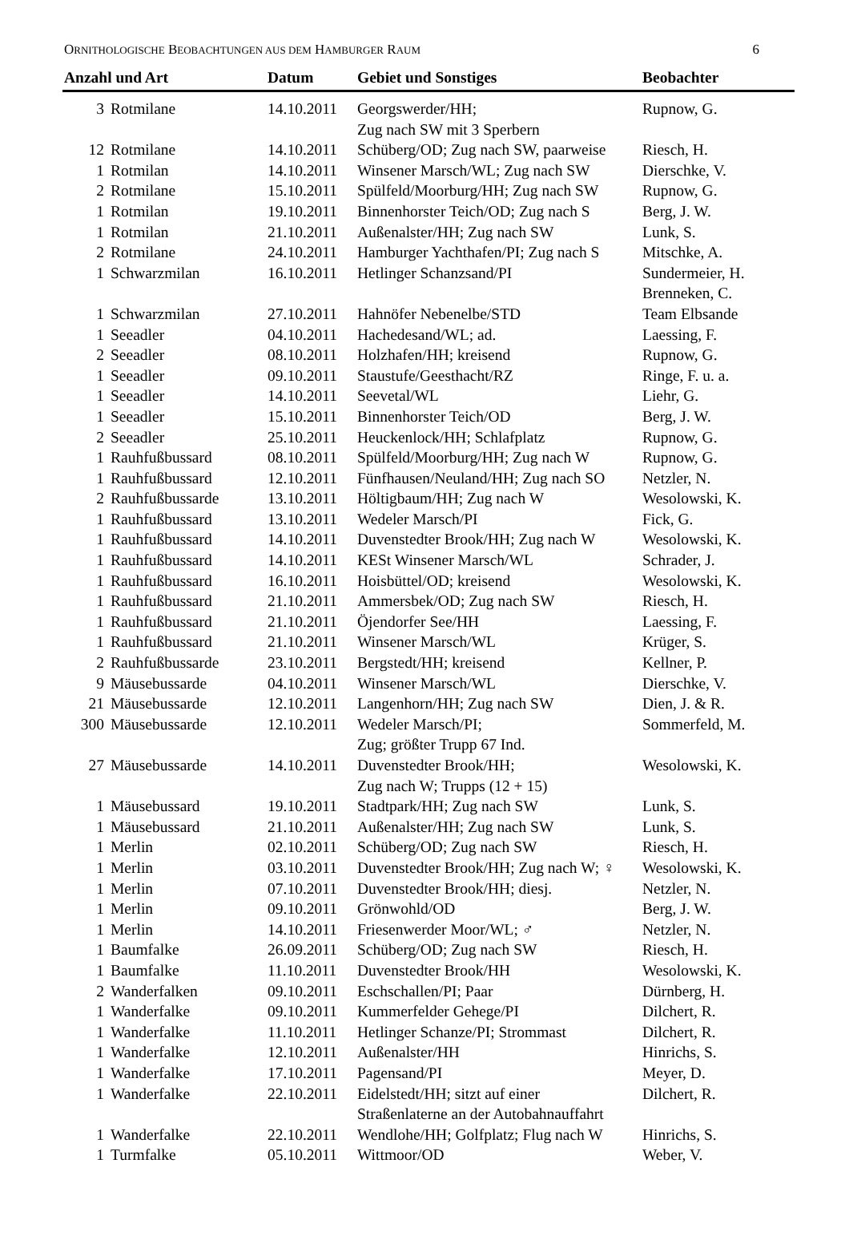ORNITHOLOGISCHE BEOBACHTUNGEN AUS DEM HAMBURGER RAUM 6
| Anzahl und Art | | Datum | Gebiet und Sonstiges | Beobachter |
| --- | --- | --- | --- | --- |
| 3 | Rotmilane | 14.10.2011 | Georgswerder/HH; Zug nach SW mit 3 Sperbern | Rupnow, G. |
| 12 | Rotmilane | 14.10.2011 | Schüberg/OD; Zug nach SW, paarweise | Riesch, H. |
| 1 | Rotmilan | 14.10.2011 | Winsener Marsch/WL; Zug nach SW | Dierschke, V. |
| 2 | Rotmilane | 15.10.2011 | Spülfeld/Moorburg/HH; Zug nach SW | Rupnow, G. |
| 1 | Rotmilan | 19.10.2011 | Binnenhorster Teich/OD; Zug nach S | Berg, J. W. |
| 1 | Rotmilan | 21.10.2011 | Außenalster/HH; Zug nach SW | Lunk, S. |
| 2 | Rotmilane | 24.10.2011 | Hamburger Yachthafen/PI; Zug nach S | Mitschke, A. |
| 1 | Schwarzmilan | 16.10.2011 | Hetlinger Schanzsand/PI | Sundermeier, H. Brenneken, C. |
| 1 | Schwarzmilan | 27.10.2011 | Hahnöfer Nebenelbe/STD | Team Elbsande |
| 1 | Seeadler | 04.10.2011 | Hachedesand/WL; ad. | Laessing, F. |
| 2 | Seeadler | 08.10.2011 | Holzhafen/HH; kreisend | Rupnow, G. |
| 1 | Seeadler | 09.10.2011 | Staustufe/Geesthacht/RZ | Ringe, F. u. a. |
| 1 | Seeadler | 14.10.2011 | Seevetal/WL | Liehr, G. |
| 1 | Seeadler | 15.10.2011 | Binnenhorster Teich/OD | Berg, J. W. |
| 2 | Seeadler | 25.10.2011 | Heuckenlock/HH; Schlafplatz | Rupnow, G. |
| 1 | Rauhfußbussard | 08.10.2011 | Spülfeld/Moorburg/HH; Zug nach W | Rupnow, G. |
| 1 | Rauhfußbussard | 12.10.2011 | Fünfhausen/Neuland/HH; Zug nach SO | Netzler, N. |
| 2 | Rauhfußbussarde | 13.10.2011 | Höltigbaum/HH; Zug nach W | Wesolowski, K. |
| 1 | Rauhfußbussard | 13.10.2011 | Wedeler Marsch/PI | Fick, G. |
| 1 | Rauhfußbussard | 14.10.2011 | Duvenstedter Brook/HH; Zug nach W | Wesolowski, K. |
| 1 | Rauhfußbussard | 14.10.2011 | KESt Winsener Marsch/WL | Schrader, J. |
| 1 | Rauhfußbussard | 16.10.2011 | Hoisbüttel/OD; kreisend | Wesolowski, K. |
| 1 | Rauhfußbussard | 21.10.2011 | Ammersbek/OD; Zug nach SW | Riesch, H. |
| 1 | Rauhfußbussard | 21.10.2011 | Öjendorfer See/HH | Laessing, F. |
| 1 | Rauhfußbussard | 21.10.2011 | Winsener Marsch/WL | Krüger, S. |
| 2 | Rauhfußbussarde | 23.10.2011 | Bergstedt/HH; kreisend | Kellner, P. |
| 9 | Mäusebussarde | 04.10.2011 | Winsener Marsch/WL | Dierschke, V. |
| 21 | Mäusebussarde | 12.10.2011 | Langenhorn/HH; Zug nach SW | Dien, J. & R. |
| 300 | Mäusebussarde | 12.10.2011 | Wedeler Marsch/PI; Zug; größter Trupp 67 Ind. | Sommerfeld, M. |
| 27 | Mäusebussarde | 14.10.2011 | Duvenstedter Brook/HH; Zug nach W; Trupps (12 + 15) | Wesolowski, K. |
| 1 | Mäusebussard | 19.10.2011 | Stadtpark/HH; Zug nach SW | Lunk, S. |
| 1 | Mäusebussard | 21.10.2011 | Außenalster/HH; Zug nach SW | Lunk, S. |
| 1 | Merlin | 02.10.2011 | Schüberg/OD; Zug nach SW | Riesch, H. |
| 1 | Merlin | 03.10.2011 | Duvenstedter Brook/HH; Zug nach W; ♀ | Wesolowski, K. |
| 1 | Merlin | 07.10.2011 | Duvenstedter Brook/HH; diesj. | Netzler, N. |
| 1 | Merlin | 09.10.2011 | Grönwohld/OD | Berg, J. W. |
| 1 | Merlin | 14.10.2011 | Friesenwerder Moor/WL; ♂ | Netzler, N. |
| 1 | Baumfalke | 26.09.2011 | Schüberg/OD; Zug nach SW | Riesch, H. |
| 1 | Baumfalke | 11.10.2011 | Duvenstedter Brook/HH | Wesolowski, K. |
| 2 | Wanderfalken | 09.10.2011 | Eschschallen/PI; Paar | Dürnberg, H. |
| 1 | Wanderfalke | 09.10.2011 | Kummerfelder Gehege/PI | Dilchert, R. |
| 1 | Wanderfalke | 11.10.2011 | Hetlinger Schanze/PI; Strommast | Dilchert, R. |
| 1 | Wanderfalke | 12.10.2011 | Außenalster/HH | Hinrichs, S. |
| 1 | Wanderfalke | 17.10.2011 | Pagensand/PI | Meyer, D. |
| 1 | Wanderfalke | 22.10.2011 | Eidelstedt/HH; sitzt auf einer Straßenlaterne an der Autobahnauffahrt | Dilchert, R. |
| 1 | Wanderfalke | 22.10.2011 | Wendlohe/HH; Golfplatz; Flug nach W | Hinrichs, S. |
| 1 | Turmfalke | 05.10.2011 | Wittmoor/OD | Weber, V. |